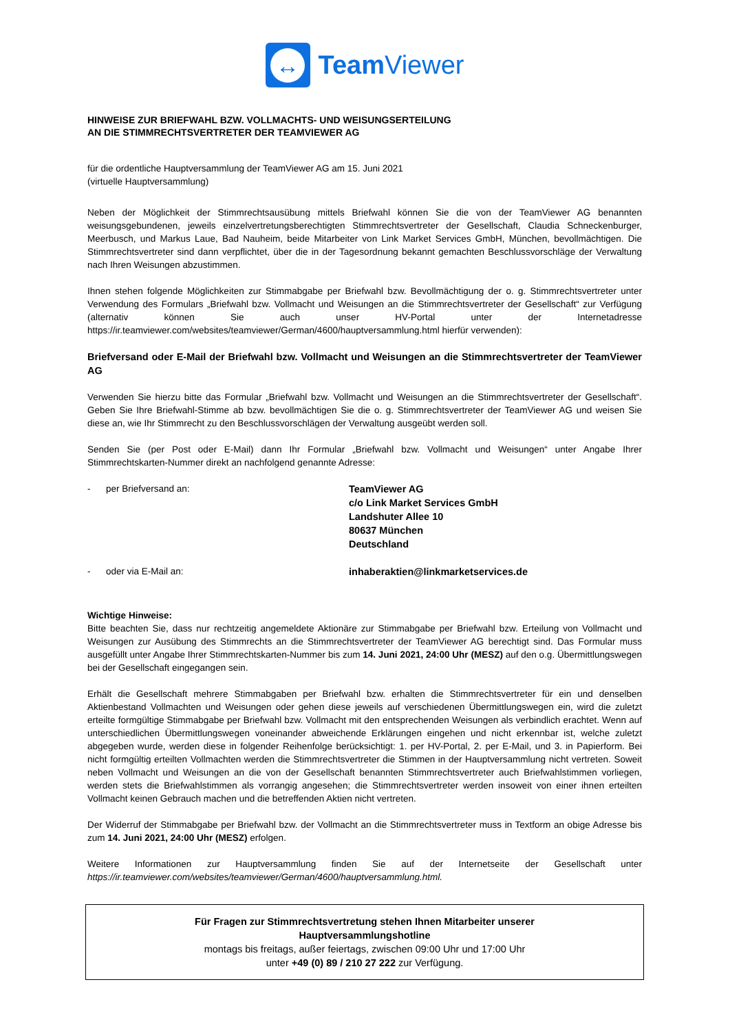↔
Team Viewer
HINWEISE ZUR BRIEFWAHL BZW. VOLLMACHTS- UND WEISUNGSERTEILUNG
AN DIE STIMMRECHTSVERTRETER DER TEAMVIEWER AG
für die ordentliche Hauptversammlung der TeamViewer AG am 15. Juni 2021
(virtuelle Hauptversammlung)
Neben der Möglichkeit der Stimmrechtsausübung mittels Briefwahl können Sie die von der TeamViewer AG benannten weisungsgebundenen, jeweils einzelvertretungsberechtigten Stimmrechtsvertreter der Gesellschaft, Claudia Schneckenburger, Meerbusch, und Markus Laue, Bad Nauheim, beide Mitarbeiter von Link Market Services GmbH, München, bevollmächtigen. Die Stimmrechtsvertreter sind dann verpflichtet, über die in der Tagesordnung bekannt gemachten Beschlussvorschläge der Verwaltung nach Ihren Weisungen abzustimmen.
Ihnen stehen folgende Möglichkeiten zur Stimmabgabe per Briefwahl bzw. Bevollmächtigung der o. g. Stimmrechtsvertreter unter Verwendung des Formulars „Briefwahl bzw. Vollmacht und Weisungen an die Stimmrechtsvertreter der Gesellschaft“ zur Verfügung (alternativ können Sie auch unser HV-Portal unter der Internetadresse https://ir.teamviewer.com/websites/teamviewer/German/4600/hauptversammlung.html hierfür verwenden):
Briefversand oder E-Mail der Briefwahl bzw. Vollmacht und Weisungen an die Stimmrechtsvertreter der TeamViewer AG
Verwenden Sie hierzu bitte das Formular „Briefwahl bzw. Vollmacht und Weisungen an die Stimmrechtsvertreter der Gesellschaft“. Geben Sie Ihre Briefwahl-Stimme ab bzw. bevollmächtigen Sie die o. g. Stimmrechtsvertreter der TeamViewer AG und weisen Sie diese an, wie Ihr Stimmrecht zu den Beschlussvorschlägen der Verwaltung ausgeübt werden soll.
Senden Sie (per Post oder E-Mail) dann Ihr Formular „Briefwahl bzw. Vollmacht und Weisungen“ unter Angabe Ihrer Stimmrechtskarten-Nummer direkt an nachfolgend genannte Adresse:
- per Briefversand an:
TeamViewer AG
c/o Link Market Services GmbH
Landshuter Allee 10
80637 München
Deutschland
- oder via E-Mail an:
inhaberaktien@linkmarketservices.de
Wichtige Hinweise:
Bitte beachten Sie, dass nur rechtzeitig angemeldete Aktionäre zur Stimmabgabe per Briefwahl bzw. Erteilung von Vollmacht und Weisungen zur Ausübung des Stimmrechts an die Stimmrechtsvertreter der TeamViewer AG berechtigt sind. Das Formular muss ausgefüllt unter Angabe Ihrer Stimmrechtskarten-Nummer bis zum 14. Juni 2021, 24:00 Uhr (MESZ) auf den o.g. Übermittlungswegen bei der Gesellschaft eingegangen sein.
Erhält die Gesellschaft mehrere Stimmabgaben per Briefwahl bzw. erhalten die Stimmrechtsvertreter für ein und denselben Aktienbestand Vollmachten und Weisungen oder gehen diese jeweils auf verschiedenen Übermittlungswegen ein, wird die zuletzt erteilte formgültige Stimmabgabe per Briefwahl bzw. Vollmacht mit den entsprechenden Weisungen als verbindlich erachtet. Wenn auf unterschiedlichen Übermittlungswegen voneinander abweichende Erklärungen eingehen und nicht erkennbar ist, welche zuletzt abgegeben wurde, werden diese in folgender Reihenfolge berücksichtigt: 1. per HV-Portal, 2. per E-Mail, und 3. in Papierform. Bei nicht formgültig erteilten Vollmachten werden die Stimmrechtsvertreter die Stimmen in der Hauptversammlung nicht vertreten. Soweit neben Vollmacht und Weisungen an die von der Gesellschaft benannten Stimmrechtsvertreter auch Briefwahlstimmen vorliegen, werden stets die Briefwahlstimmen als vorrangig angesehen; die Stimmrechtsvertreter werden insoweit von einer ihnen erteilten Vollmacht keinen Gebrauch machen und die betreffenden Aktien nicht vertreten.
Der Widerruf der Stimmabgabe per Briefwahl bzw. der Vollmacht an die Stimmrechtsvertreter muss in Textform an obige Adresse bis zum 14. Juni 2021, 24:00 Uhr (MESZ) erfolgen.
Weitere Informationen zur Hauptversammlung finden Sie auf der Internetseite der Gesellschaft unter https://ir.teamviewer.com/websites/teamviewer/German/4600/hauptversammlung.html.
Für Fragen zur Stimmrechtsvertretung stehen Ihnen Mitarbeiter unserer
Hauptversammlungshotline
montags bis freitags, außer feiertags, zwischen 09:00 Uhr und 17:00 Uhr
unter +49 (0) 89 / 210 27 222 zur Verfügung.